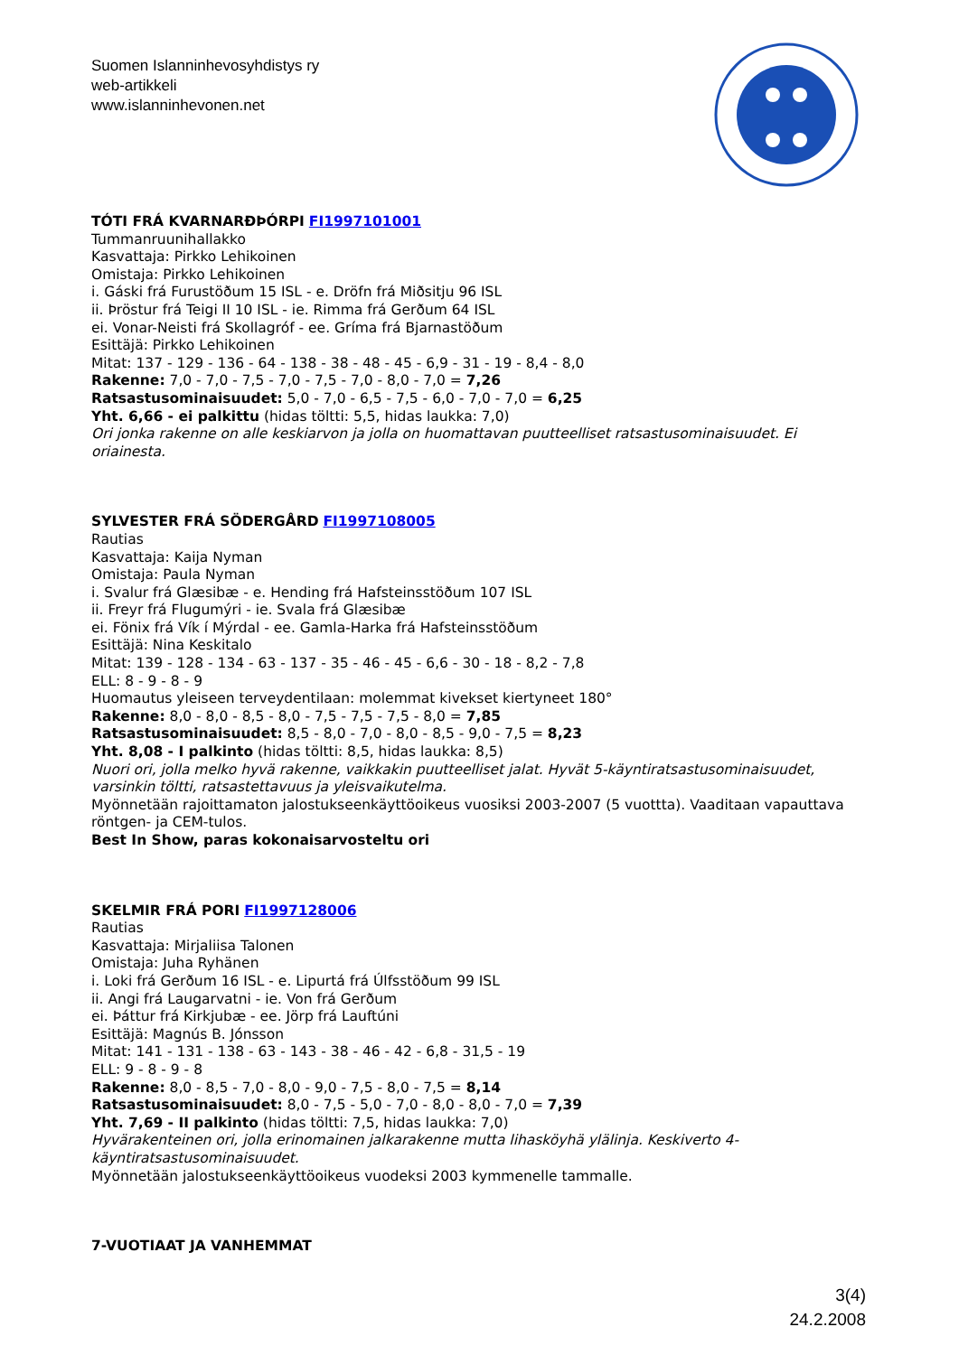Suomen Islanninhevosyhdistys ry
web-artikkeli
www.islanninhevonen.net
TÓTI FRÁ KVARNARÐÞÓRPI FI1997101001
Tummanruunihallakko
Kasvattaja: Pirkko Lehikoinen
Omistaja: Pirkko Lehikoinen
i. Gáski frá Furustöðum 15 ISL - e. Dröfn frá Miðsitju 96 ISL
ii. Þröstur frá Teigi II 10 ISL - ie. Rimma frá Gerðum 64 ISL
ei. Vonar-Neisti frá Skollagróf - ee. Gríma frá Bjarnastöðum
Esittäjä: Pirkko Lehikoinen
Mitat: 137 - 129 - 136 - 64 - 138 - 38 - 48 - 45 - 6,9 - 31 - 19 - 8,4 - 8,0
Rakenne: 7,0 - 7,0 - 7,5 - 7,0 - 7,5 - 7,0 - 8,0 - 7,0 = 7,26
Ratsastusominaisuudet: 5,0 - 7,0 - 6,5 - 7,5 - 6,0 - 7,0 - 7,0 = 6,25
Yht. 6,66 - ei palkittu (hidas töltti: 5,5, hidas laukka: 7,0)
Ori jonka rakenne on alle keskiarvon ja jolla on huomattavan puutteelliset ratsastusominaisuudet. Ei oriainesta.
SYLVESTER FRÁ SÖDERGÅRD FI1997108005
Rautias
Kasvattaja: Kaija Nyman
Omistaja: Paula Nyman
i. Svalur frá Glæsibæ - e. Hending frá Hafsteinsstöðum 107 ISL
ii. Freyr frá Flugumýri - ie. Svala frá Glæsibæ
ei. Fönix frá Vík í Mýrdal - ee. Gamla-Harka frá Hafsteinsstöðum
Esittäjä: Nina Keskitalo
Mitat: 139 - 128 - 134 - 63 - 137 - 35 - 46 - 45 - 6,6 - 30 - 18 - 8,2 - 7,8
ELL: 8 - 9 - 8 - 9
Huomautus yleiseen terveydentilaan: molemmat kivekset kiertyneet 180°
Rakenne: 8,0 - 8,0 - 8,5 - 8,0 - 7,5 - 7,5 - 7,5 - 8,0 = 7,85
Ratsastusominaisuudet: 8,5 - 8,0 - 7,0 - 8,0 - 8,5 - 9,0 - 7,5 = 8,23
Yht. 8,08 - I palkinto (hidas töltti: 8,5, hidas laukka: 8,5)
Nuori ori, jolla melko hyvä rakenne, vaikkakin puutteelliset jalat. Hyvät 5-käyntiratsastusominaisuudet, varsinkin töltti, ratsastettavuus ja yleisvaikutelma.
Myönnetään rajoittamaton jalostukseenkäyttöoikeus vuosiksi 2003-2007 (5 vuottta). Vaaditaan vapauttava röntgen- ja CEM-tulos.
Best In Show, paras kokonaisarvosteltu ori
SKELMIR FRÁ PORI FI1997128006
Rautias
Kasvattaja: Mirjaliisa Talonen
Omistaja: Juha Ryhänen
i. Loki frá Gerðum 16 ISL - e. Lipurtá frá Úlfsstöðum 99 ISL
ii. Angi frá Laugarvatni - ie. Von frá Gerðum
ei. Þáttur frá Kirkjubæ - ee. Jörp frá Lauftúni
Esittäjä: Magnús B. Jónsson
Mitat: 141 - 131 - 138 - 63 - 143 - 38 - 46 - 42 - 6,8 - 31,5 - 19
ELL: 9 - 8 - 9 - 8
Rakenne: 8,0 - 8,5 - 7,0 - 8,0 - 9,0 - 7,5 - 8,0 - 7,5 = 8,14
Ratsastusominaisuudet: 8,0 - 7,5 - 5,0 - 7,0 - 8,0 - 8,0 - 7,0 = 7,39
Yht. 7,69 - II palkinto (hidas töltti: 7,5, hidas laukka: 7,0)
Hyvärakenteinen ori, jolla erinomainen jalkarakenne mutta lihasköyhä ylälinja. Keskiverto 4-käyntiratsastusominaisuudet.
Myönnetään jalostukseenkäyttöoikeus vuodeksi 2003 kymmenelle tammalle.
7-VUOTIAAT JA VANHEMMAT
3(4)
24.2.2008